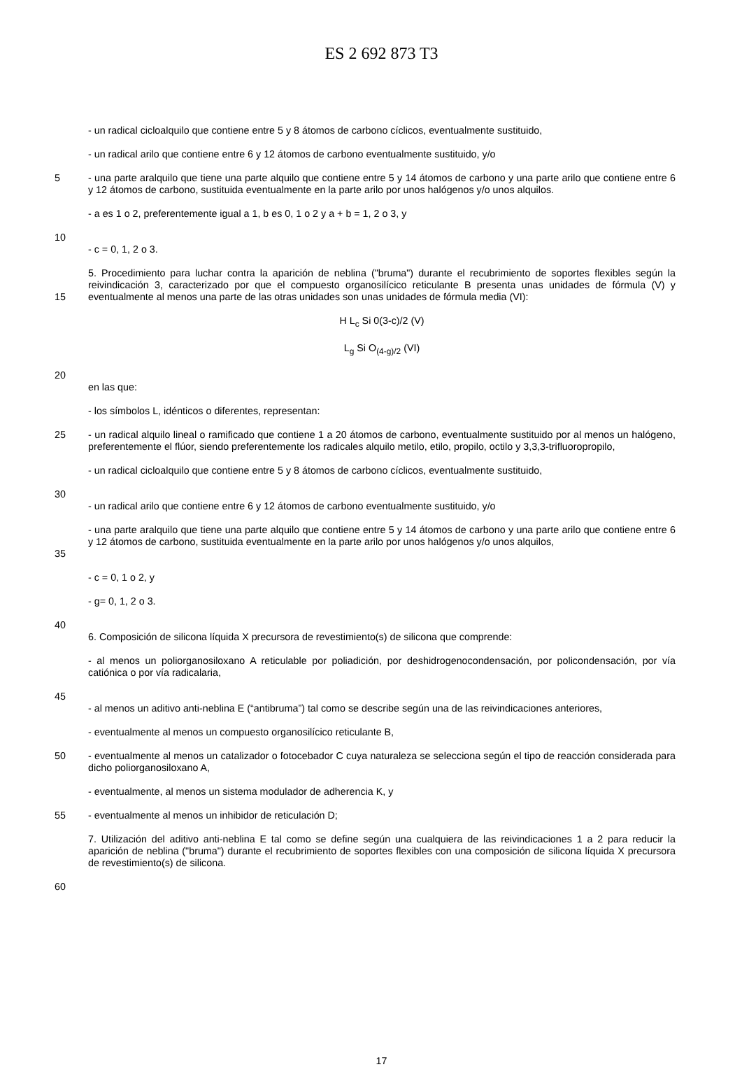ES 2 692 873 T3
- un radical cicloalquilo que contiene entre 5 y 8 átomos de carbono cíclicos, eventualmente sustituido,
- un radical arilo que contiene entre 6 y 12 átomos de carbono eventualmente sustituido, y/o
5 - una parte aralquilo que tiene una parte alquilo que contiene entre 5 y 14 átomos de carbono y una parte arilo que contiene entre 6 y 12 átomos de carbono, sustituida eventualmente en la parte arilo por unos halógenos y/o unos alquilos.
- a es 1 o 2, preferentemente igual a 1, b es 0, 1 o 2 y a + b = 1, 2 o 3, y
10
- c = 0, 1, 2 o 3.
15 5. Procedimiento para luchar contra la aparición de neblina ("bruma") durante el recubrimiento de soportes flexibles según la reivindicación 3, caracterizado por que el compuesto organosilícico reticulante B presenta unas unidades de fórmula (V) y eventualmente al menos una parte de las otras unidades son unas unidades de fórmula media (VI):
H L<sub>c</sub> Si 0(3-c)/2 (V)
L<sub>g</sub> Si O<sub>(4-g)/2</sub> (VI)
20
en las que:
- los símbolos L, idénticos o diferentes, representan:
25 - un radical alquilo lineal o ramificado que contiene 1 a 20 átomos de carbono, eventualmente sustituido por al menos un halógeno, preferentemente el flúor, siendo preferentemente los radicales alquilo metilo, etilo, propilo, octilo y 3,3,3-trifluoropropilo,
- un radical cicloalquilo que contiene entre 5 y 8 átomos de carbono cíclicos, eventualmente sustituido,
30
- un radical arilo que contiene entre 6 y 12 átomos de carbono eventualmente sustituido, y/o
35 - una parte aralquilo que tiene una parte alquilo que contiene entre 5 y 14 átomos de carbono y una parte arilo que contiene entre 6 y 12 átomos de carbono, sustituida eventualmente en la parte arilo por unos halógenos y/o unos alquilos,
- c = 0, 1 o 2, y
- g= 0, 1, 2 o 3.
40
6. Composición de silicona líquida X precursora de revestimiento(s) de silicona que comprende:
- al menos un poliorganosiloxano A reticulable por poliadición, por deshidrogenocondensación, por policondensación, por vía catiónica o por vía radicalaria,
45
- al menos un aditivo anti-neblina E (“antibruma”) tal como se describe según una de las reivindicaciones anteriores,
- eventualmente al menos un compuesto organosilícico reticulante B,
50 - eventualmente al menos un catalizador o fotocebador C cuya naturaleza se selecciona según el tipo de reacción considerada para dicho poliorganosiloxano A,
- eventualmente, al menos un sistema modulador de adherencia K, y
55 - eventualmente al menos un inhibidor de reticulación D;
7. Utilización del aditivo anti-neblina E tal como se define según una cualquiera de las reivindicaciones 1 a 2 para reducir la aparición de neblina ("bruma") durante el recubrimiento de soportes flexibles con una composición de silicona líquida X precursora de revestimiento(s) de silicona.
60
17